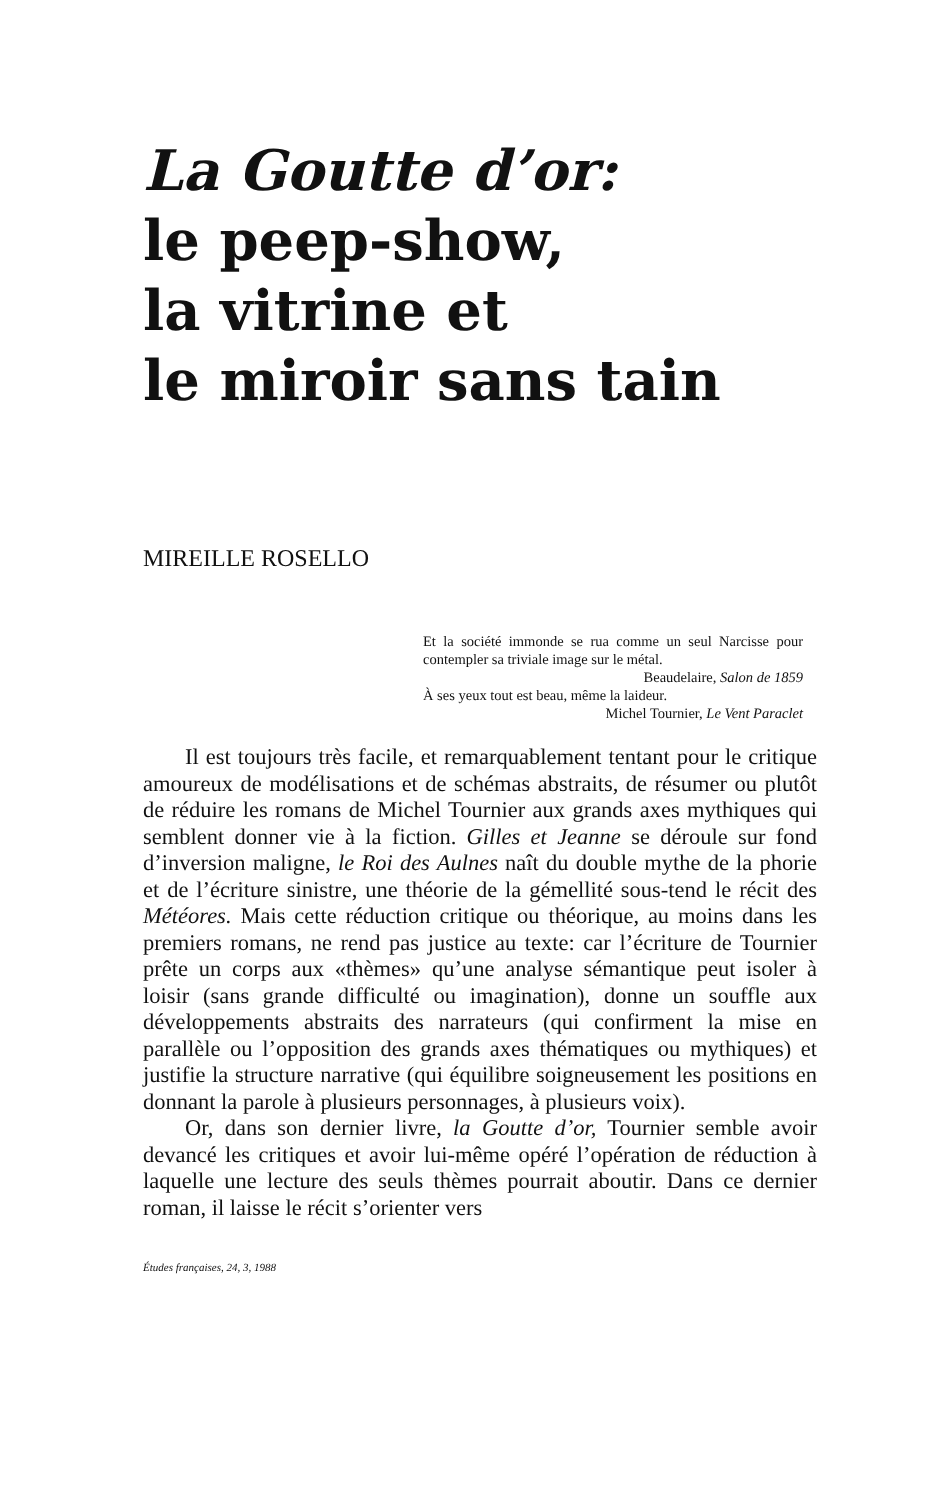La Goutte d’or:
le peep-show,
la vitrine et
le miroir sans tain
MIREILLE ROSELLO
Et la société immonde se rua comme un seul Narcisse pour contempler sa triviale image sur le métal.
Beaudelaire, Salon de 1859
À ses yeux tout est beau, même la laideur.
Michel Tournier, Le Vent Paraclet
Il est toujours très facile, et remarquablement tentant pour le critique amoureux de modélisations et de schémas abstraits, de résumer ou plutôt de réduire les romans de Michel Tournier aux grands axes mythiques qui semblent donner vie à la fiction. Gilles et Jeanne se déroule sur fond d’inversion maligne, le Roi des Aulnes naît du double mythe de la phorie et de l’écriture sinistre, une théorie de la gémellité sous-tend le récit des Météores. Mais cette réduction critique ou théorique, au moins dans les premiers romans, ne rend pas justice au texte: car l’écriture de Tournier prête un corps aux «thèmes» qu’une analyse sémantique peut isoler à loisir (sans grande difficulté ou imagination), donne un souffle aux développements abstraits des narrateurs (qui confirment la mise en parallèle ou l’opposition des grands axes thématiques ou mythiques) et justifie la structure narrative (qui équilibre soigneusement les positions en donnant la parole à plusieurs personnages, à plusieurs voix).
Or, dans son dernier livre, la Goutte d’or, Tournier semble avoir devancé les critiques et avoir lui-même opéré l’opération de réduction à laquelle une lecture des seuls thèmes pourrait aboutir. Dans ce dernier roman, il laisse le récit s’orienter vers
Études françaises, 24, 3, 1988